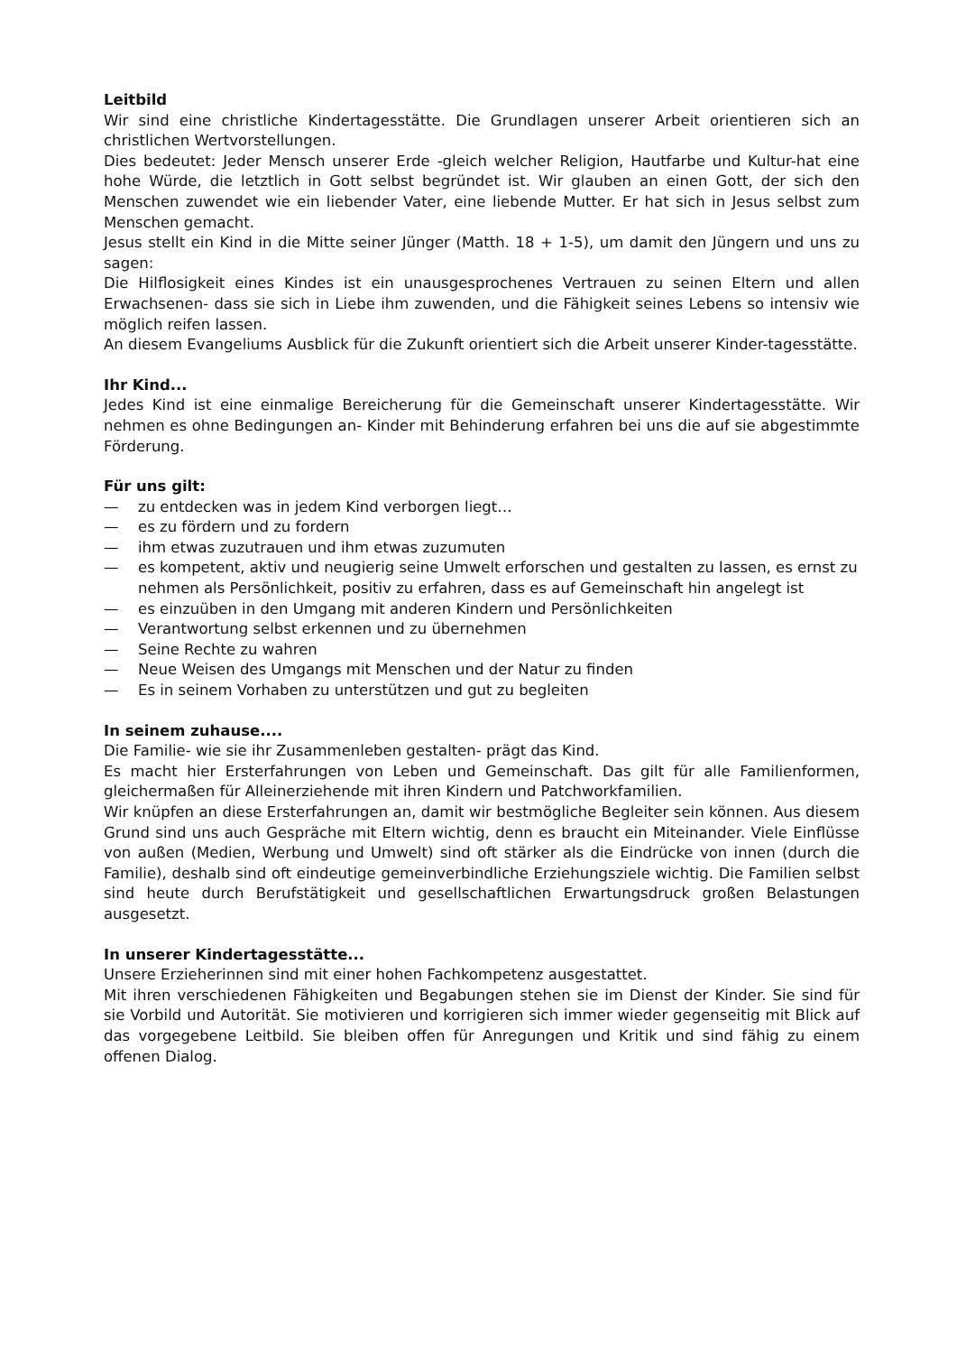Leitbild
Wir sind eine christliche Kindertagesstätte. Die Grundlagen unserer Arbeit orientieren sich an christlichen Wertvorstellungen.
Dies bedeutet: Jeder Mensch unserer Erde -gleich welcher Religion, Hautfarbe und Kultur-hat eine hohe Würde, die letztlich in Gott selbst begründet ist. Wir glauben an einen Gott, der sich den Menschen zuwendet wie ein liebender Vater, eine liebende Mutter. Er hat sich in Jesus selbst zum Menschen gemacht.
Jesus stellt ein Kind in die Mitte seiner Jünger (Matth. 18 + 1-5), um damit den Jüngern und uns zu sagen:
Die Hilflosigkeit eines Kindes ist ein unausgesprochenes Vertrauen zu seinen Eltern und allen Erwachsenen- dass sie sich in Liebe ihm zuwenden, und die Fähigkeit seines Lebens so intensiv wie möglich reifen lassen.
An diesem Evangeliums Ausblick für die Zukunft orientiert sich die Arbeit unserer Kinder-tagesstätte.
Ihr Kind...
Jedes Kind ist eine einmalige Bereicherung für die Gemeinschaft unserer Kindertagesstätte. Wir nehmen es ohne Bedingungen an- Kinder mit Behinderung erfahren bei uns die auf sie abgestimmte Förderung.
Für uns gilt:
— zu entdecken was in jedem Kind verborgen liegt…
— es zu fördern und zu fordern
— ihm etwas zuzutrauen und ihm etwas zuzumuten
— es kompetent, aktiv und neugierig seine Umwelt erforschen und gestalten zu lassen, es ernst zu nehmen als Persönlichkeit, positiv zu erfahren, dass es auf Gemeinschaft hin angelegt ist
— es einzuüben in den Umgang mit anderen Kindern und Persönlichkeiten
— Verantwortung selbst erkennen und zu übernehmen
— Seine Rechte zu wahren
— Neue Weisen des Umgangs mit Menschen und der Natur zu finden
— Es in seinem Vorhaben zu unterstützen und gut zu begleiten
In seinem zuhause....
Die Familie- wie sie ihr Zusammenleben gestalten- prägt das Kind.
Es macht hier Ersterfahrungen von Leben und Gemeinschaft. Das gilt für alle Familienformen, gleichermaßen für Alleinerziehende mit ihren Kindern und Patchworkfamilien.
Wir knüpfen an diese Ersterfahrungen an, damit wir bestmögliche Begleiter sein können. Aus diesem Grund sind uns auch Gespräche mit Eltern wichtig, denn es braucht ein Miteinander. Viele Einflüsse von außen (Medien, Werbung und Umwelt) sind oft stärker als die Eindrücke von innen (durch die Familie), deshalb sind oft eindeutige gemeinverbindliche Erziehungsziele wichtig. Die Familien selbst sind heute durch Berufstätigkeit und gesellschaftlichen Erwartungsdruck großen Belastungen ausgesetzt.
In unserer Kindertagesstätte...
Unsere Erzieherinnen sind mit einer hohen Fachkompetenz ausgestattet.
Mit ihren verschiedenen Fähigkeiten und Begabungen stehen sie im Dienst der Kinder. Sie sind für sie Vorbild und Autorität. Sie motivieren und korrigieren sich immer wieder gegenseitig mit Blick auf das vorgegebene Leitbild. Sie bleiben offen für Anregungen und Kritik und sind fähig zu einem offenen Dialog.